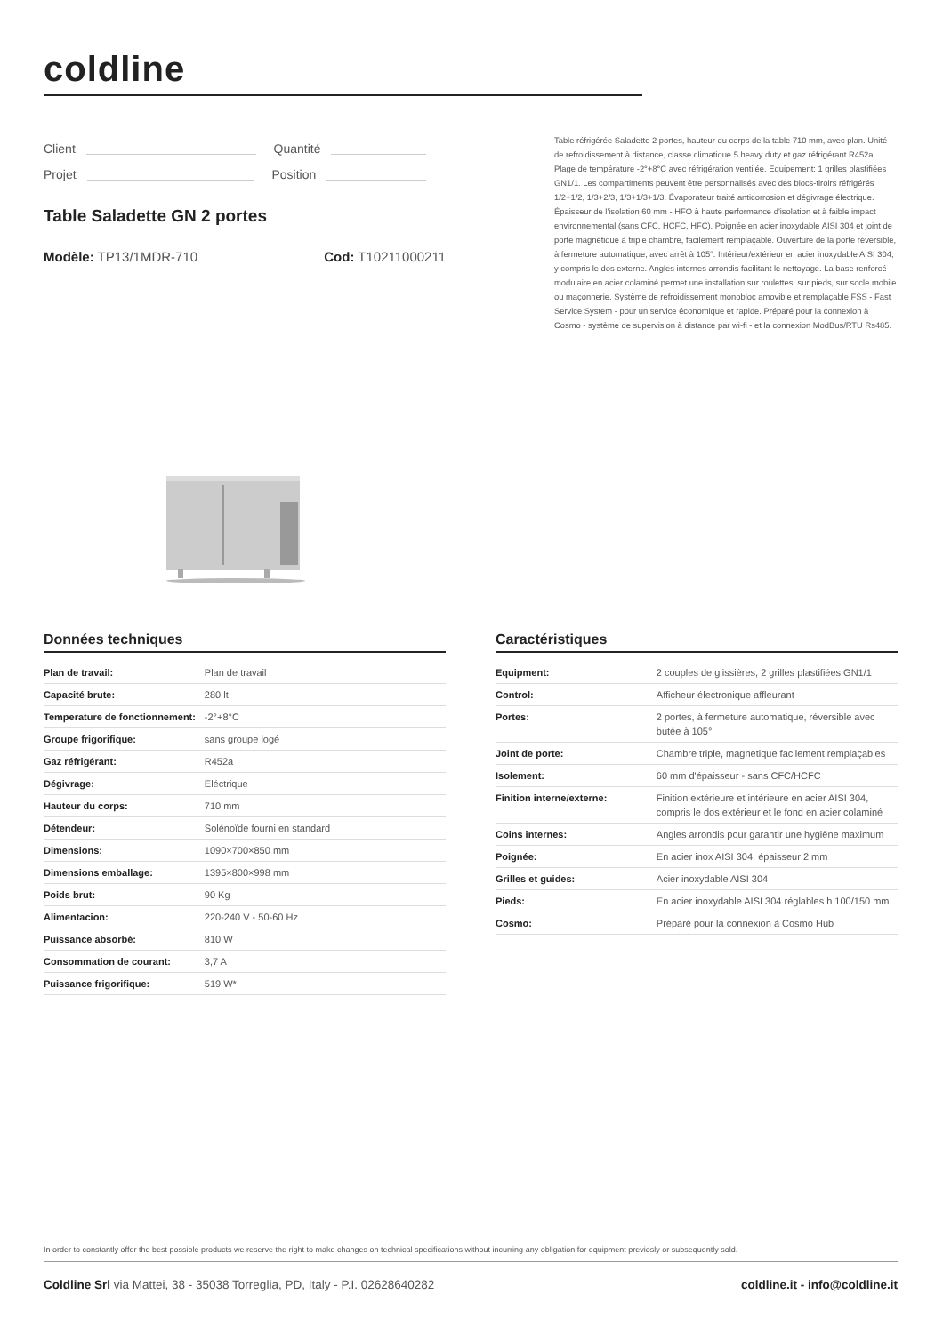coldline
Client Quantité
Projet Position
Table réfrigérée Saladette 2 portes, hauteur du corps de la table 710 mm, avec plan. Unité de refroidissement à distance, classe climatique 5 heavy duty et gaz réfrigérant R452a. Plage de température -2°+8°C avec réfrigération ventilée. Équipement: 1 grilles plastifiées GN1/1. Les compartiments peuvent être personnalisés avec des blocs-tiroirs réfrigérés 1/2+1/2, 1/3+2/3, 1/3+1/3+1/3. Évaporateur traité anticorrosion et dégivrage électrique. Épaisseur de l'isolation 60 mm - HFO à haute performance d'isolation et à faible impact environnemental (sans CFC, HCFC, HFC). Poignée en acier inoxydable AISI 304 et joint de porte magnétique à triple chambre, facilement remplaçable. Ouverture de la porte réversible, à fermeture automatique, avec arrêt à 105°. Intérieur/extérieur en acier inoxydable AISI 304, y compris le dos externe. Angles internes arrondis facilitant le nettoyage. La base renforcé modulaire en acier colaminé permet une installation sur roulettes, sur pieds, sur socle mobile ou maçonnerie. Système de refroidissement monobloc amovible et remplaçable FSS - Fast Service System - pour un service économique et rapide. Préparé pour la connexion à Cosmo - système de supervision à distance par wi-fi - et la connexion ModBus/RTU Rs485.
Table Saladette GN 2 portes
Modèle: TP13/1MDR-710 Cod: T10211000211
Données techniques
| Plan de travail: | Plan de travail |
| Capacité brute: | 280 lt |
| Temperature de fonctionnement: | -2°+8°C |
| Groupe frigorifique: | sans groupe logé |
| Gaz réfrigérant: | R452a |
| Dégivrage: | Eléctrique |
| Hauteur du corps: | 710 mm |
| Détendeur: | Solénoïde fourni en standard |
| Dimensions: | 1090×700×850 mm |
| Dimensions emballage: | 1395×800×998 mm |
| Poids brut: | 90 Kg |
| Alimentacion: | 220-240 V - 50-60 Hz |
| Puissance absorbé: | 810 W |
| Consommation de courant: | 3,7 A |
| Puissance frigorifique: | 519 W* |
Caractéristiques
| Equipment: | 2 couples de glissières, 2 grilles plastifiées GN1/1 |
| Control: | Afficheur électronique affleurant |
| Portes: | 2 portes, à fermeture automatique, réversible avec butée à 105° |
| Joint de porte: | Chambre triple, magnetique facilement remplaçables |
| Isolement: | 60 mm d'épaisseur - sans CFC/HCFC |
| Finition interne/externe: | Finition extérieure et intérieure en acier AISI 304, compris le dos extérieur et le fond en acier colaminé |
| Coins internes: | Angles arrondis pour garantir une hygiène maximum |
| Poignée: | En acier inox AISI 304, épaisseur 2 mm |
| Grilles et guides: | Acier inoxydable AISI 304 |
| Pieds: | En acier inoxydable AISI 304 réglables h 100/150 mm |
| Cosmo: | Préparé pour la connexion à Cosmo Hub |
In order to constantly offer the best possible products we reserve the right to make changes on technical specifications without incurring any obligation for equipment previosly or subsequently sold.
Coldline Srl via Mattei, 38 - 35038 Torreglia, PD, Italy - P.I. 02628640282 coldline.it - info@coldline.it